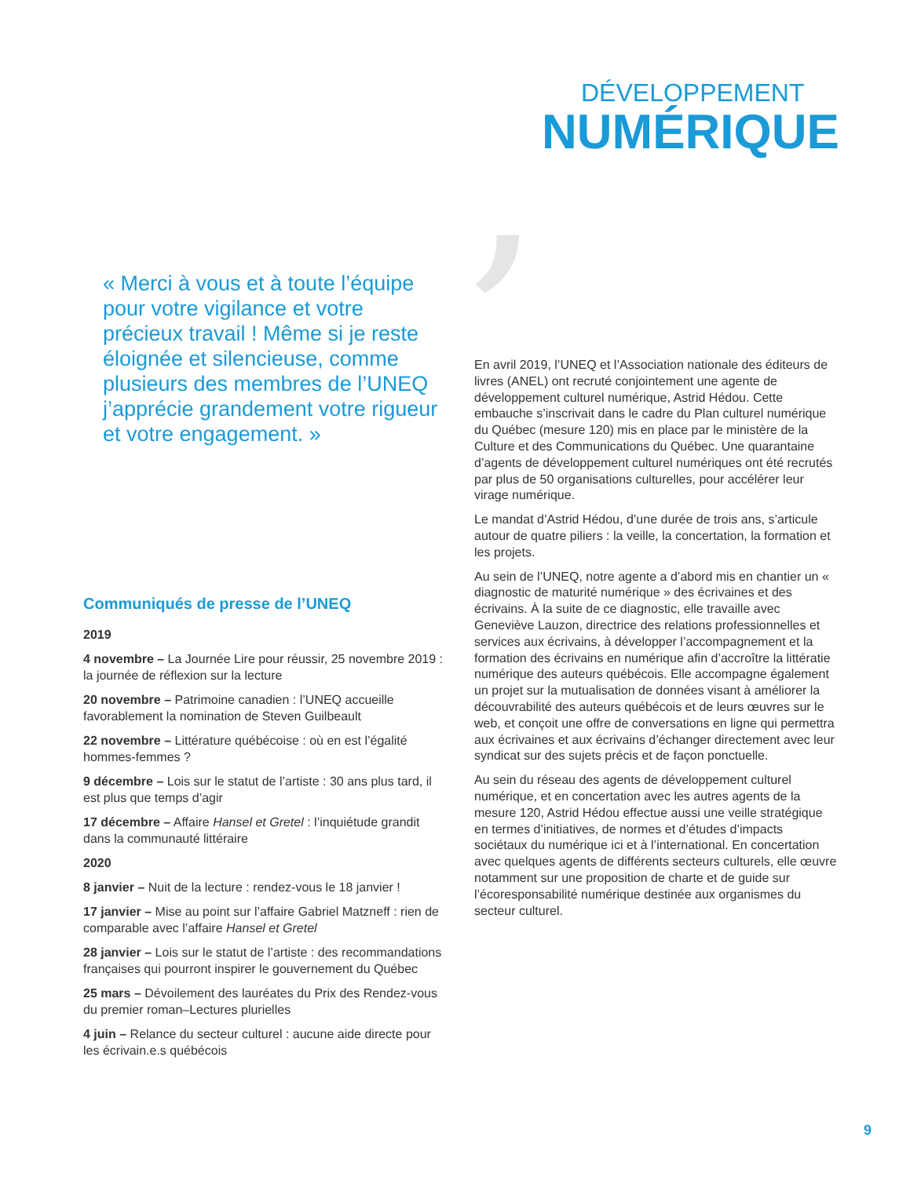,
DÉVELOPPEMENT
NUMÉRIQUE
« Merci à vous et à toute l’équipe pour votre vigilance et votre précieux travail ! Même si je reste éloignée et silencieuse, comme plusieurs des membres de l’UNEQ j’apprécie grandement votre rigueur et votre engagement. »
Communiqués de presse de l’UNEQ
2019
4 novembre – La Journée Lire pour réussir, 25 novembre 2019 : la journée de réflexion sur la lecture
20 novembre – Patrimoine canadien : l’UNEQ accueille favorablement la nomination de Steven Guilbeault
22 novembre – Littérature québécoise : où en est l’égalité hommes-femmes ?
9 décembre – Lois sur le statut de l’artiste : 30 ans plus tard, il est plus que temps d’agir
17 décembre – Affaire Hansel et Gretel : l’inquiétude grandit dans la communauté littéraire
2020
8 janvier – Nuit de la lecture : rendez-vous le 18 janvier !
17 janvier – Mise au point sur l’affaire Gabriel Matzneff : rien de comparable avec l’affaire Hansel et Gretel
28 janvier – Lois sur le statut de l’artiste : des recommandations françaises qui pourront inspirer le gouvernement du Québec
25 mars – Dévoilement des lauréates du Prix des Rendez-vous du premier roman–Lectures plurielles
4 juin – Relance du secteur culturel : aucune aide directe pour les écrivain.e.s québécois
En avril 2019, l’UNEQ et l’Association nationale des éditeurs de livres (ANEL) ont recruté conjointement une agente de développement culturel numérique, Astrid Hédou. Cette embauche s’inscrivait dans le cadre du Plan culturel numérique du Québec (mesure 120) mis en place par le ministère de la Culture et des Communications du Québec. Une quarantaine d’agents de développement culturel numériques ont été recrutés par plus de 50 organisations culturelles, pour accélérer leur virage numérique.
Le mandat d’Astrid Hédou, d’une durée de trois ans, s’articule autour de quatre piliers : la veille, la concertation, la formation et les projets.
Au sein de l’UNEQ, notre agente a d’abord mis en chantier un « diagnostic de maturité numérique » des écrivaines et des écrivains. À la suite de ce diagnostic, elle travaille avec Geneviève Lauzon, directrice des relations professionnelles et services aux écrivains, à développer l’accompagnement et la formation des écrivains en numérique afin d’accroître la littératie numérique des auteurs québécois. Elle accompagne également un projet sur la mutualisation de données visant à améliorer la découvrabilité des auteurs québécois et de leurs œuvres sur le web, et conçoit une offre de conversations en ligne qui permettra aux écrivaines et aux écrivains d’échanger directement avec leur syndicat sur des sujets précis et de façon ponctuelle.
Au sein du réseau des agents de développement culturel numérique, et en concertation avec les autres agents de la mesure 120, Astrid Hédou effectue aussi une veille stratégique en termes d’initiatives, de normes et d’études d’impacts sociétaux du numérique ici et à l’international. En concertation avec quelques agents de différents secteurs culturels, elle œuvre notamment sur une proposition de charte et de guide sur l’écoresponsabilité numérique destinée aux organismes du secteur culturel.
9